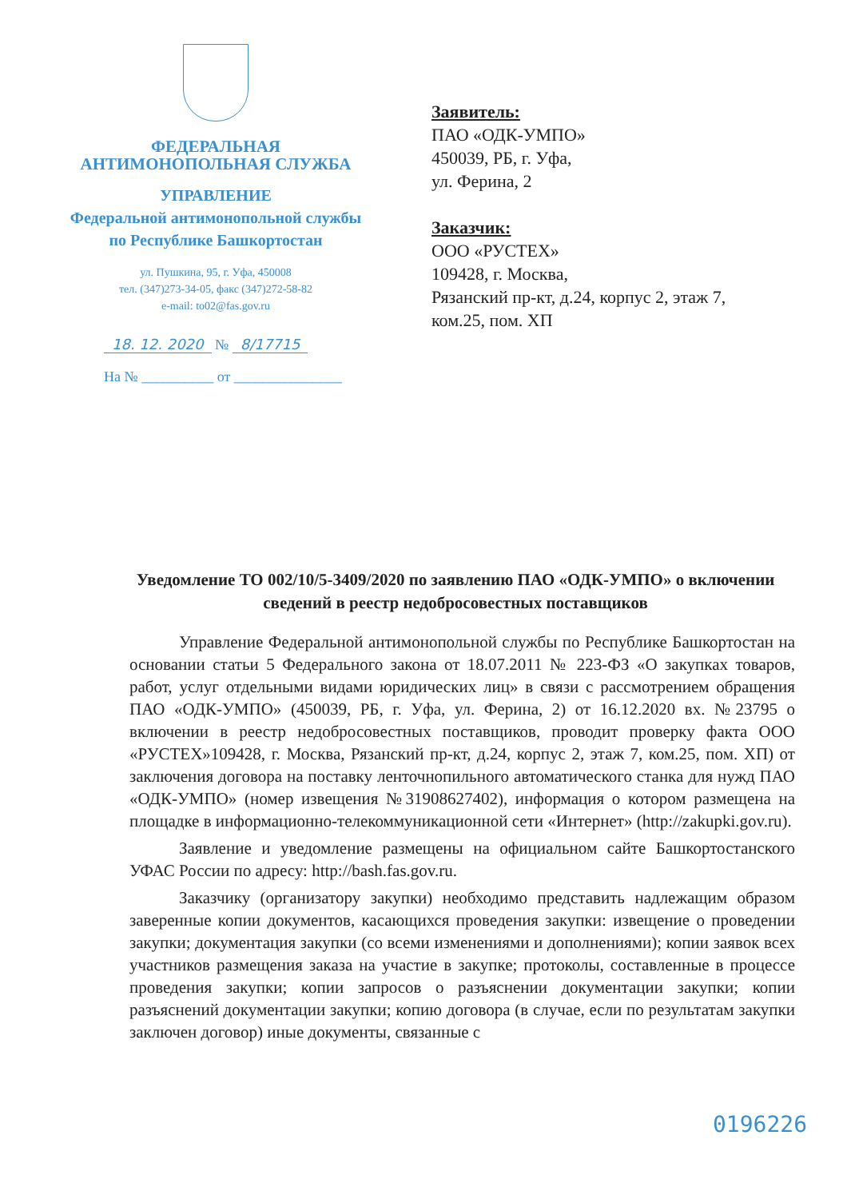ФЕДЕРАЛЬНАЯ
АНТИМОНОПОЛЬНАЯ СЛУЖБА
УПРАВЛЕНИЕ
Федеральной антимонопольной службы
по Республике Башкортостан
ул. Пушкина, 95, г. Уфа, 450008
тел. (347)273-34-05, факс (347)272-58-82
e-mail: to02@fas.gov.ru
18. 12. 2020 № 8/17715
На № __________ от _______________
Заявитель:
ПАО «ОДК-УМПО»
450039, РБ, г. Уфа,
ул. Ферина, 2
Заказчик:
ООО «РУСТЕХ»
109428, г. Москва,
Рязанский пр-кт, д.24, корпус 2, этаж 7,
ком.25, пом. ХП
Уведомление ТО 002/10/5-3409/2020 по заявлению ПАО «ОДК-УМПО» о включении сведений в реестр недобросовестных поставщиков
Управление Федеральной антимонопольной службы по Республике Башкортостан на основании статьи 5 Федерального закона от 18.07.2011 № 223-ФЗ «О закупках товаров, работ, услуг отдельными видами юридических лиц» в связи с рассмотрением обращения ПАО «ОДК-УМПО» (450039, РБ, г. Уфа, ул. Ферина, 2) от 16.12.2020 вх. №23795 о включении в реестр недобросовестных поставщиков, проводит проверку факта ООО «РУСТЕХ»109428, г. Москва, Рязанский пр-кт, д.24, корпус 2, этаж 7, ком.25, пом. ХП) от заключения договора на поставку ленточнопильного автоматического станка для нужд ПАО «ОДК-УМПО» (номер извещения №31908627402), информация о котором размещена на площадке в информационно-телекоммуникационной сети «Интернет» (http://zakupki.gov.ru).
Заявление и уведомление размещены на официальном сайте Башкортостанского УФАС России по адресу: http://bash.fas.gov.ru.
Заказчику (организатору закупки) необходимо представить надлежащим образом заверенные копии документов, касающихся проведения закупки: извещение о проведении закупки; документация закупки (со всеми изменениями и дополнениями); копии заявок всех участников размещения заказа на участие в закупке; протоколы, составленные в процессе проведения закупки; копии запросов о разъяснении документации закупки; копии разъяснений документации закупки; копию договора (в случае, если по результатам закупки заключен договор) иные документы, связанные с
0196226